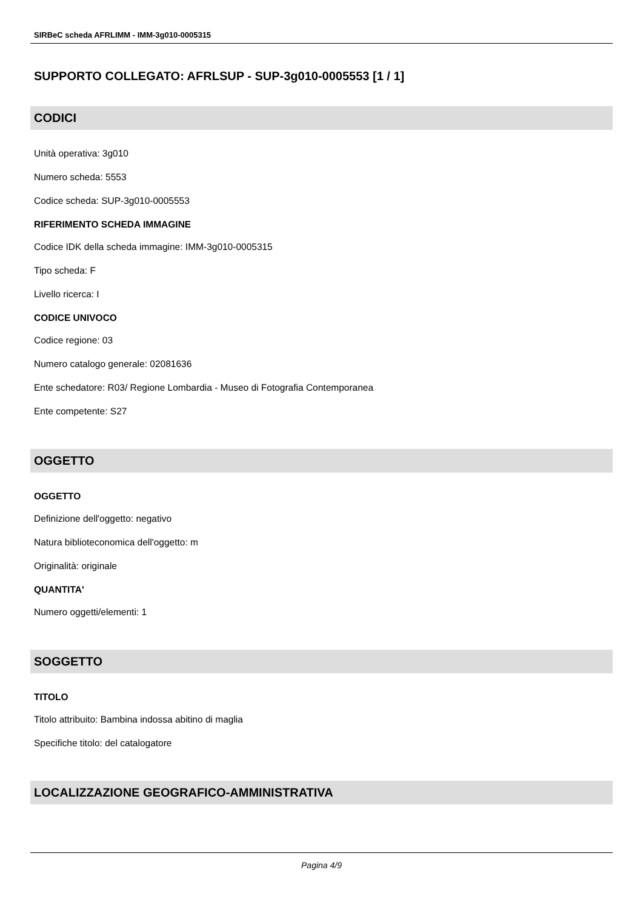SIRBeC scheda AFRLIMM - IMM-3g010-0005315
SUPPORTO COLLEGATO: AFRLSUP - SUP-3g010-0005553 [1 / 1]
CODICI
Unità operativa: 3g010
Numero scheda: 5553
Codice scheda: SUP-3g010-0005553
RIFERIMENTO SCHEDA IMMAGINE
Codice IDK della scheda immagine: IMM-3g010-0005315
Tipo scheda: F
Livello ricerca: I
CODICE UNIVOCO
Codice regione: 03
Numero catalogo generale: 02081636
Ente schedatore: R03/ Regione Lombardia - Museo di Fotografia Contemporanea
Ente competente: S27
OGGETTO
OGGETTO
Definizione dell'oggetto: negativo
Natura biblioteconomica dell'oggetto: m
Originalità: originale
QUANTITA'
Numero oggetti/elementi: 1
SOGGETTO
TITOLO
Titolo attribuito: Bambina indossa abitino di maglia
Specifiche titolo: del catalogatore
LOCALIZZAZIONE GEOGRAFICO-AMMINISTRATIVA
Pagina 4/9